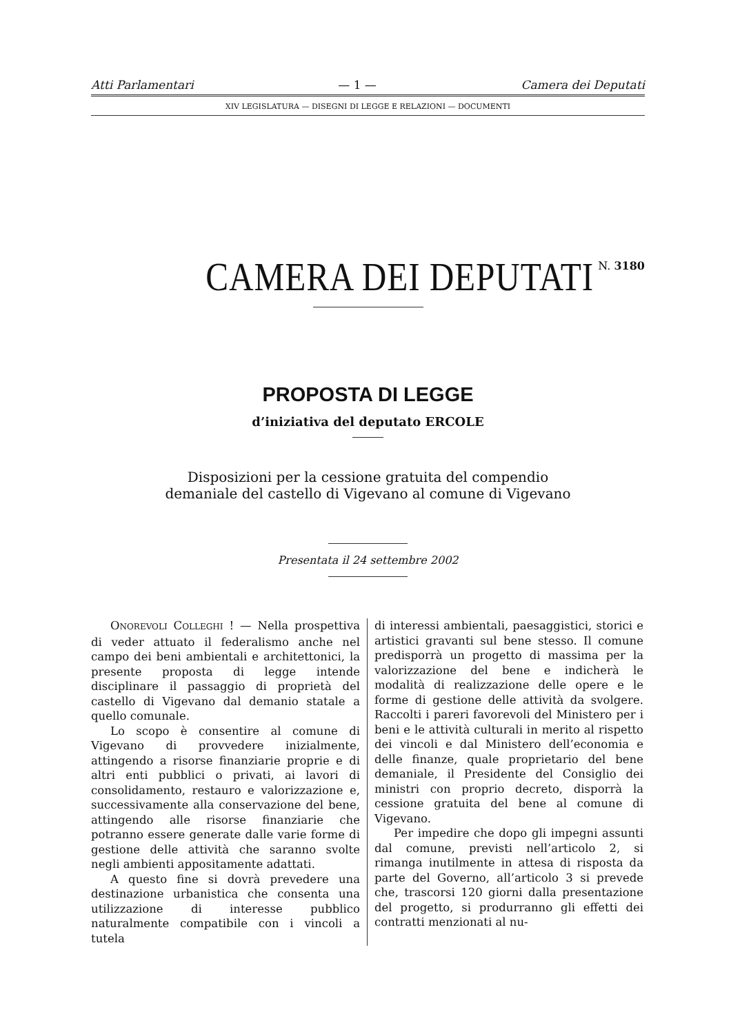Atti Parlamentari — 1 — Camera dei Deputati
XIV LEGISLATURA — DISEGNI DI LEGGE E RELAZIONI — DOCUMENTI
CAMERA DEI DEPUTATI
N. 3180
PROPOSTA DI LEGGE
d’iniziativa del deputato ERCOLE
Disposizioni per la cessione gratuita del compendio
demaniale del castello di Vigevano al comune di Vigevano
Presentata il 24 settembre 2002
ONOREVOLI COLLEGHI ! — Nella prospettiva di veder attuato il federalismo anche nel campo dei beni ambientali e architettonici, la presente proposta di legge intende disciplinare il passaggio di proprietà del castello di Vigevano dal demanio statale a quello comunale.
Lo scopo è consentire al comune di Vigevano di provvedere inizialmente, attingendo a risorse finanziarie proprie e di altri enti pubblici o privati, ai lavori di consolidamento, restauro e valorizzazione e, successivamente alla conservazione del bene, attingendo alle risorse finanziarie che potranno essere generate dalle varie forme di gestione delle attività che saranno svolte negli ambienti appositamente adattati.
A questo fine si dovrà prevedere una destinazione urbanistica che consenta una utilizzazione di interesse pubblico naturalmente compatibile con i vincoli a tutela
di interessi ambientali, paesaggistici, storici e artistici gravanti sul bene stesso. Il comune predisporrà un progetto di massima per la valorizzazione del bene e indicherà le modalità di realizzazione delle opere e le forme di gestione delle attività da svolgere. Raccolti i pareri favorevoli del Ministero per i beni e le attività culturali in merito al rispetto dei vincoli e dal Ministero dell’economia e delle finanze, quale proprietario del bene demaniale, il Presidente del Consiglio dei ministri con proprio decreto, disporrà la cessione gratuita del bene al comune di Vigevano.
Per impedire che dopo gli impegni assunti dal comune, previsti nell’articolo 2, si rimanga inutilmente in attesa di risposta da parte del Governo, all’articolo 3 si prevede che, trascorsi 120 giorni dalla presentazione del progetto, si produrranno gli effetti dei contratti menzionati al nu-